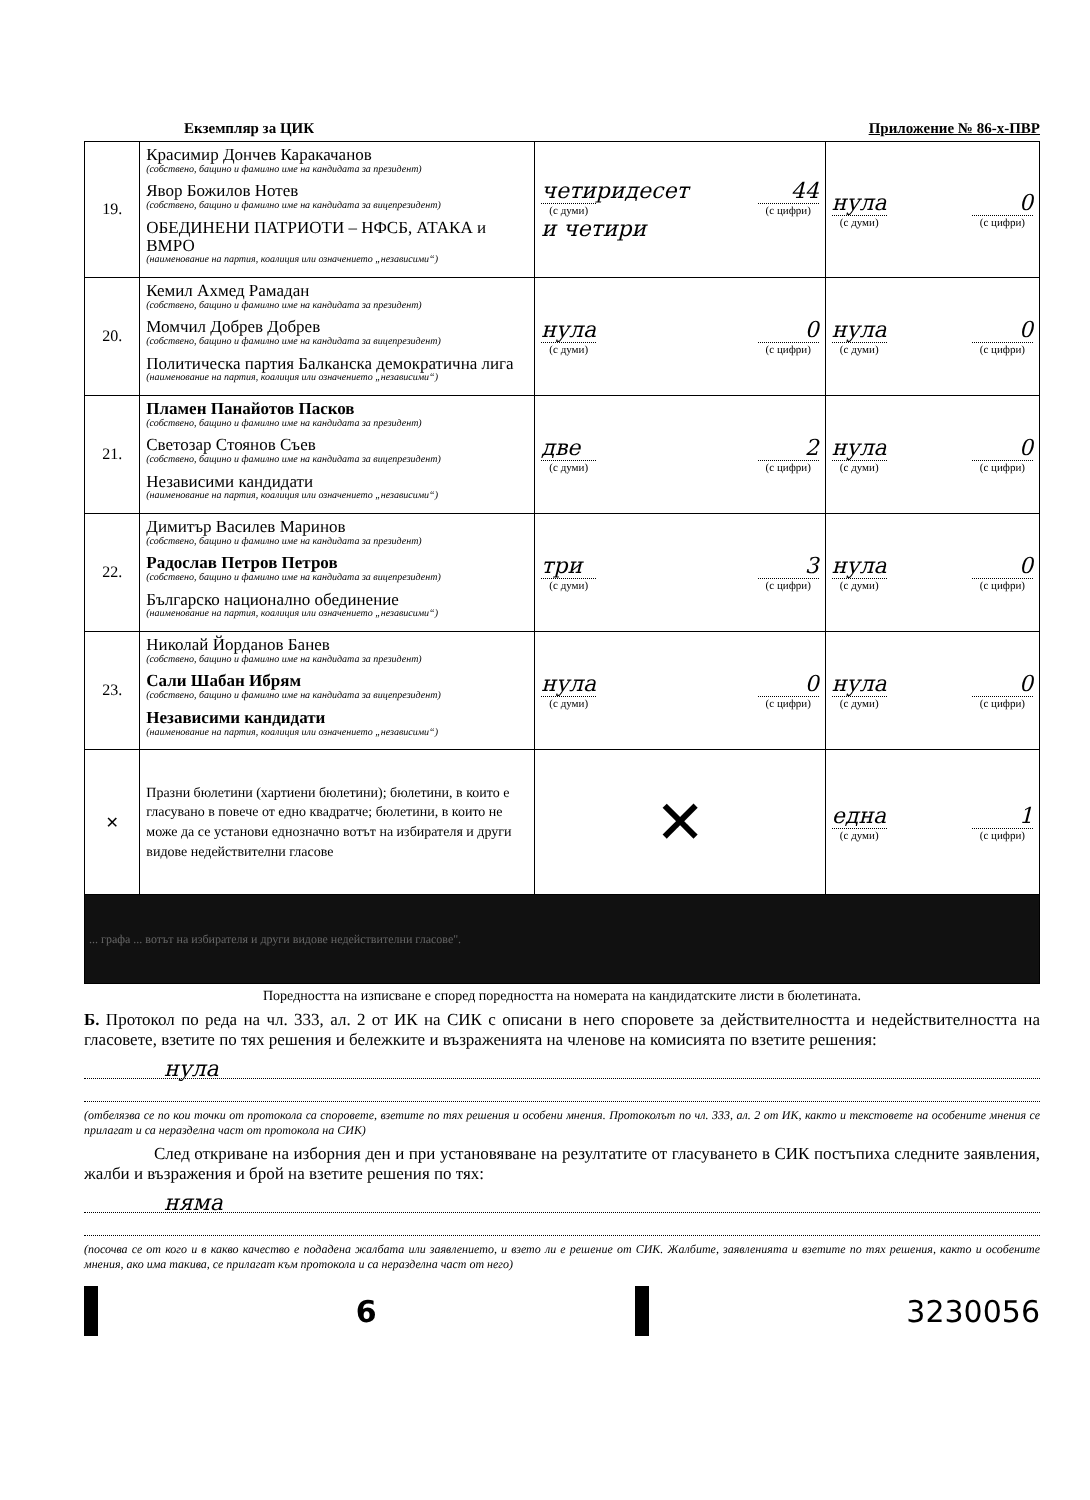Екземпляр за ЦИК Приложение № 86-х-ПВР
| 19. | Красимир Дончев Каракачанов (собствено, бащино и фамилно име на кандидата за президент) Явор Божилов Нотев (собствено, бащино и фамилно име на кандидата за вицепрезидент) ОБЕДИНЕНИ ПАТРИОТИ – НФСБ, АТАКА и ВМРО (наименование на партия, коалиция или означението „независими“) | четиридесет 44 (с думи) (с цифри) и четири | нула 0 (с думи) (с цифри) |
| 20. | Кемил Ахмед Рамадан (собствено, бащино и фамилно име на кандидата за президент) Момчил Добрев Добрев (собствено, бащино и фамилно име на кандидата за вицепрезидент) Политическа партия Балканска демократична лига (наименование на партия, коалиция или означението „независими“) | нула 0 (с думи) (с цифри) | нула 0 (с думи) (с цифри) |
| 21. | Пламен Панайотов Пасков (собствено, бащино и фамилно име на кандидата за президент) Светозар Стоянов Съев (собствено, бащино и фамилно име на кандидата за вицепрезидент) Независими кандидати (наименование на партия, коалиция или означението „независими“) | две 2 (с думи) (с цифри) | нула 0 (с думи) (с цифри) |
| 22. | Димитър Василев Маринов (собствено, бащино и фамилно име на кандидата за президент) Радослав Петров Петров (собствено, бащино и фамилно име на кандидата за вицепрезидент) Българско национално обединение (наименование на партия, коалиция или означението „независими“) | три 3 (с думи) (с цифри) | нула 0 (с думи) (с цифри) |
| 23. | Николай Йорданов Банев (собствено, бащино и фамилно име на кандидата за президент) Сали Шабан Ибрям (собствено, бащино и фамилно име на кандидата за вицепрезидент) Независими кандидати (наименование на партия, коалиция или означението „независими“) | нула 0 (с думи) (с цифри) | нула 0 (с думи) (с цифри) |
| ✕ | Празни бюлетини (хартиени бюлетини); бюлетини, в които е гласувано в повече от едно квадратче; бюлетини, в които не може да се установи еднозначно вотът на избирателя и други видове недействителни гласове | ✕ | една 1 (с думи) (с цифри) |
| ... графа ... вотът на избирателя и други видове недействителни гласове". | | | |
Поредността на изписване е според поредността на номерата на кандидатските листи в бюлетината.
Б. Протокол по реда на чл. 333, ал. 2 от ИК на СИК с описани в него споровете за действителността и недействителността на гласовете, взетите по тях решения и бележките и възраженията на членове на комисията по взетите решения:
нула
(отбелязва се по кои точки от протокола са споровете, взетите по тях решения и особени мнения. Протоколът по чл. 333, ал. 2 от ИК, както и текстовете на особените мнения се прилагат и са неразделна част от протокола на СИК)
След откриване на изборния ден и при установяване на резултатите от гласуването в СИК постъпиха следните заявления, жалби и възражения и брой на взетите решения по тях:
няма
(посочва се от кого и в какво качество е подадена жалбата или заявлението, и взето ли е решение от СИК. Жалбите, заявленията и взетите по тях решения, както и особените мнения, ако има такива, се прилагат към протокола и са неразделна част от него)
6 3230056